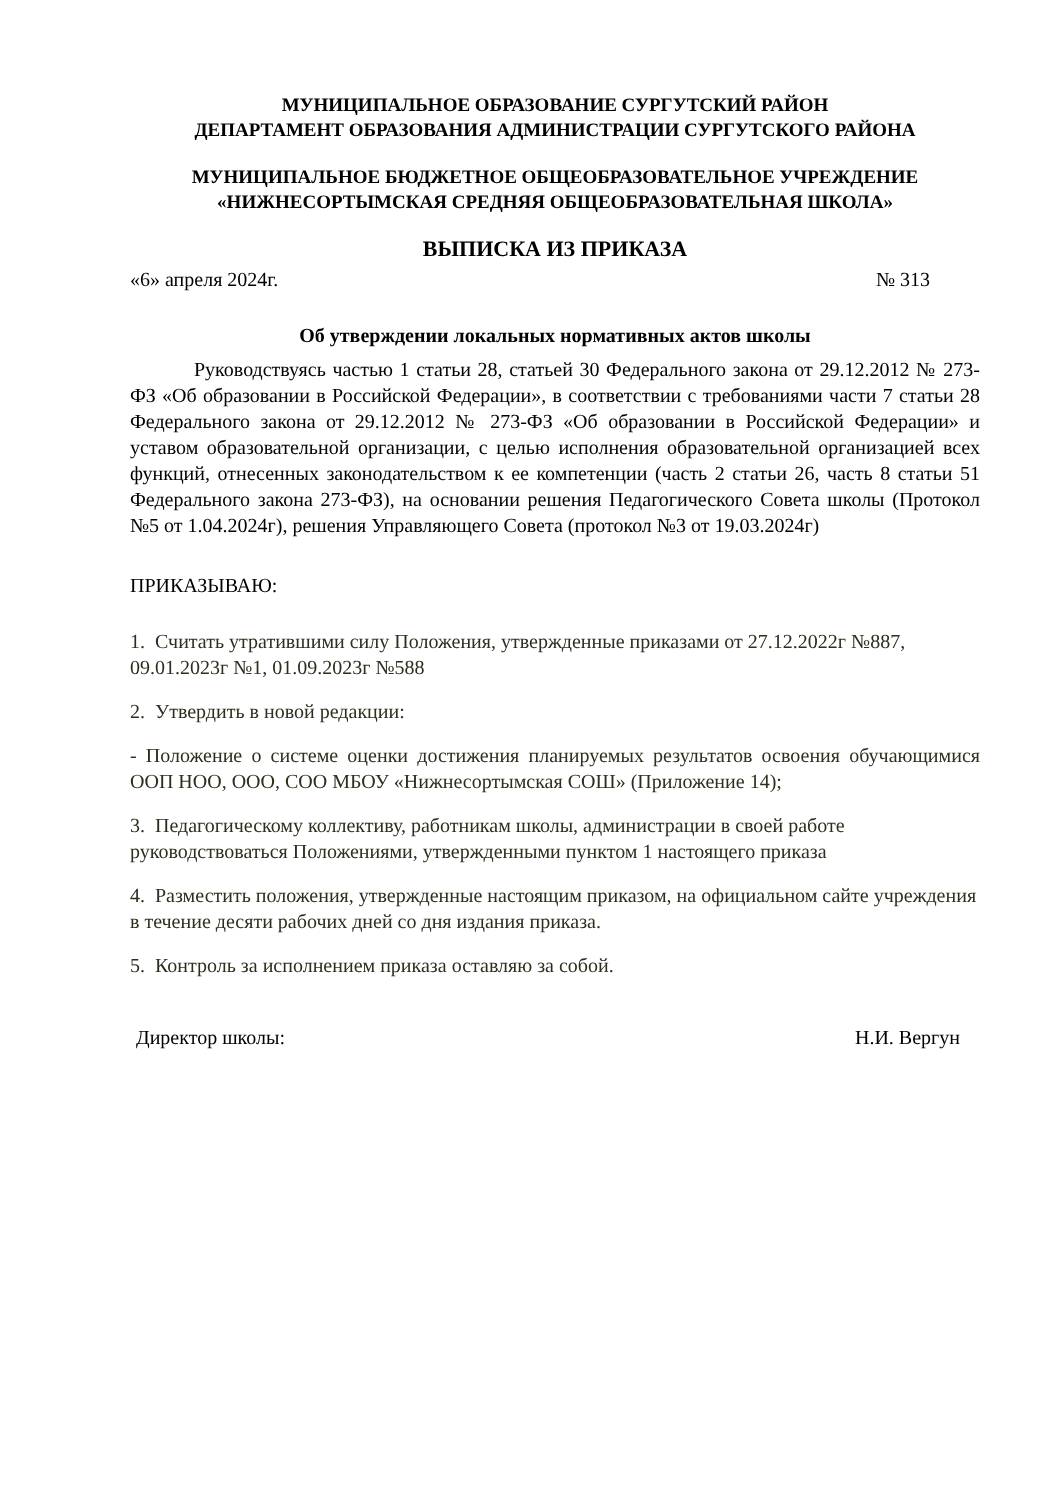МУНИЦИПАЛЬНОЕ ОБРАЗОВАНИЕ СУРГУТСКИЙ РАЙОН
ДЕПАРТАМЕНТ ОБРАЗОВАНИЯ АДМИНИСТРАЦИИ СУРГУТСКОГО РАЙОНА
МУНИЦИПАЛЬНОЕ БЮДЖЕТНОЕ ОБЩЕОБРАЗОВАТЕЛЬНОЕ УЧРЕЖДЕНИЕ
«НИЖНЕСОРТЫМСКАЯ СРЕДНЯЯ ОБЩЕОБРАЗОВАТЕЛЬНАЯ ШКОЛА»
ВЫПИСКА ИЗ ПРИКАЗА
«6» апреля 2024г. № 313
Об утверждении локальных нормативных актов школы
Руководствуясь частью 1 статьи 28, статьей 30 Федерального закона от 29.12.2012 № 273-ФЗ «Об образовании в Российской Федерации», в соответствии с требованиями части 7 статьи 28 Федерального закона от 29.12.2012 № 273-ФЗ «Об образовании в Российской Федерации» и уставом образовательной организации, с целью исполнения образовательной организацией всех функций, отнесенных законодательством к ее компетенции (часть 2 статьи 26, часть 8 статьи 51 Федерального закона 273-ФЗ), на основании решения Педагогического Совета школы (Протокол №5 от 1.04.2024г), решения Управляющего Совета (протокол №3 от 19.03.2024г)
ПРИКАЗЫВАЮ:
1. Считать утратившими силу Положения, утвержденные приказами от 27.12.2022г №887, 09.01.2023г №1, 01.09.2023г №588
2. Утвердить в новой редакции:
- Положение о системе оценки достижения планируемых результатов освоения обучающимися ООП НОО, ООО, СОО МБОУ «Нижнесортымская СОШ» (Приложение 14);
3. Педагогическому коллективу, работникам школы, администрации в своей работе руководствоваться Положениями, утвержденными пунктом 1 настоящего приказа
4. Разместить положения, утвержденные настоящим приказом, на официальном сайте учреждения в течение десяти рабочих дней со дня издания приказа.
5. Контроль за исполнением приказа оставляю за собой.
Директор школы: Н.И. Вергун